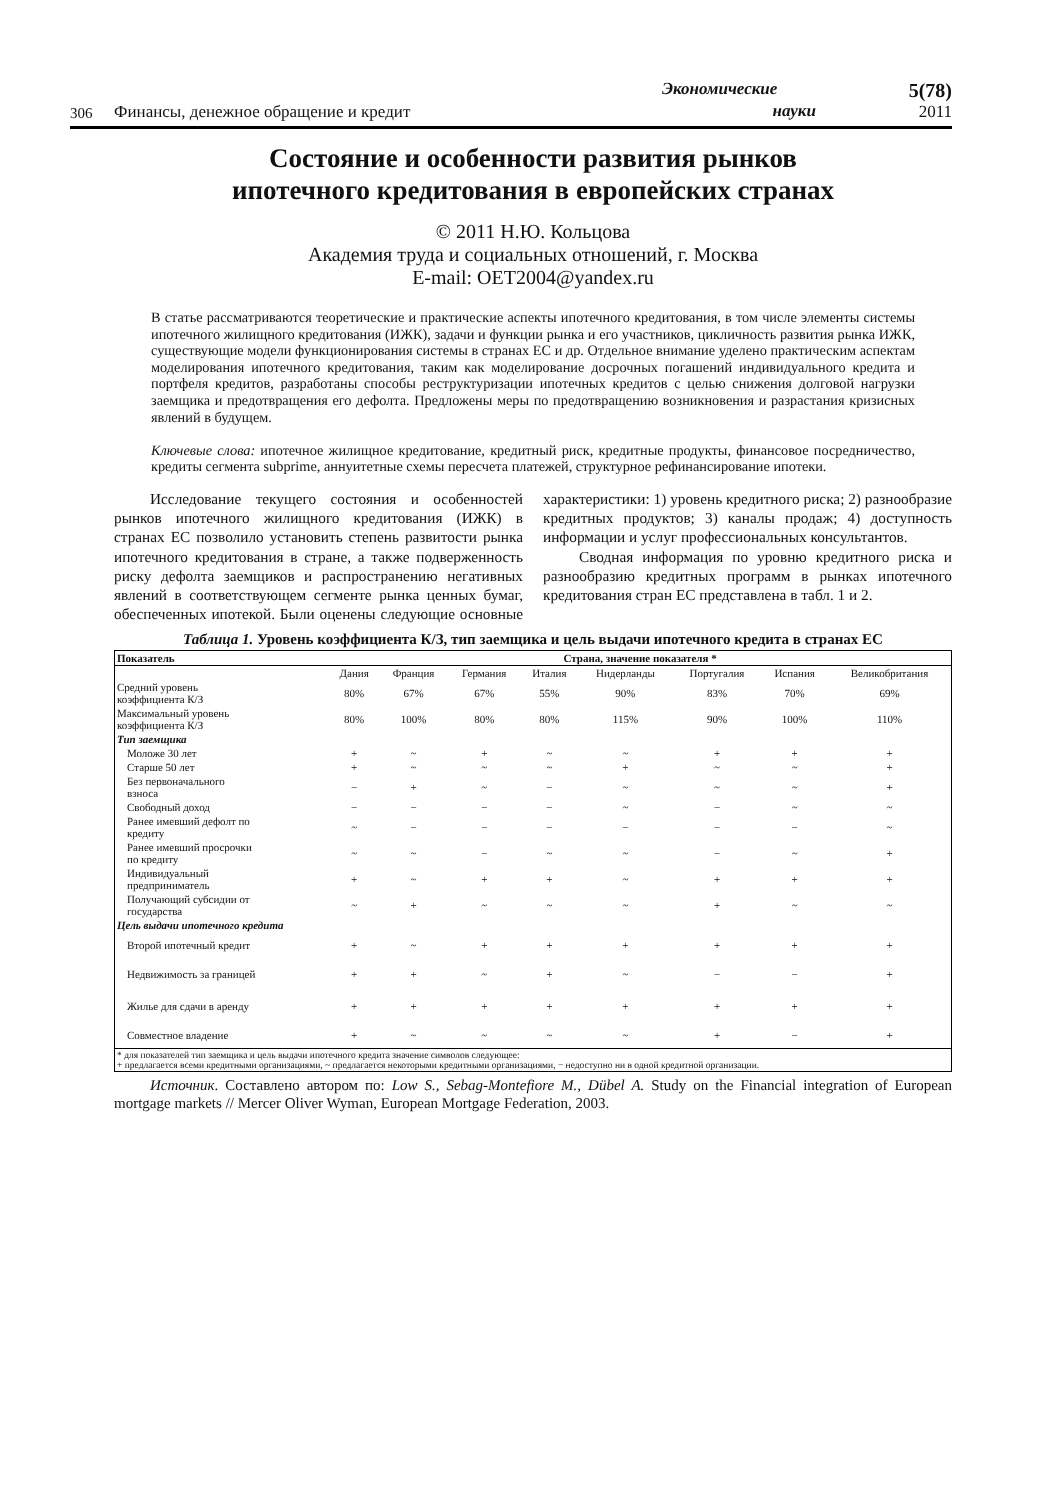306
Финансы, денежное обращение и кредит
Экономические
науки
5(78)
2011
Состояние и особенности развития рынков
ипотечного кредитования в европейских странах
© 2011 Н.Ю. Кольцова
Академия труда и социальных отношений, г. Москва
E-mail: OET2004@yandex.ru
В статье рассматриваются теоретические и практические аспекты ипотечного кредитования, в том числе элементы системы ипотечного жилищного кредитования (ИЖК), задачи и функции рынка и его участников, цикличность развития рынка ИЖК, существующие модели функционирования системы в странах ЕС и др. Отдельное внимание уделено практическим аспектам моделирования ипотечного кредитования, таким как моделирование досрочных погашений индивидуального кредита и портфеля кредитов, разработаны способы реструктуризации ипотечных кредитов с целью снижения долговой нагрузки заемщика и предотвращения его дефолта. Предложены меры по предотвращению возникновения и разрастания кризисных явлений в будущем.
Ключевые слова: ипотечное жилищное кредитование, кредитный риск, кредитные продукты, финансовое посредничество, кредиты сегмента subprime, аннуитетные схемы пересчета платежей, структурное рефинансирование ипотеки.
Исследование текущего состояния и особенностей рынков ипотечного жилищного кредитования (ИЖК) в странах ЕС позволило установить степень развитости рынка ипотечного кредитования в стране, а также подверженность риску дефолта заемщиков и распространению негативных явлений в соответствующем сегменте рынка ценных бумаг, обеспеченных ипотекой. Были оценены следующие основные характеристики: 1) уровень кредитного риска; 2) разнообразие кредитных продуктов; 3) каналы продаж; 4) доступность информации и услуг профессиональных консультантов.
Сводная информация по уровню кредитного риска и разнообразию кредитных программ в рынках ипотечного кредитования стран ЕС представлена в табл. 1 и 2.
Таблица 1. Уровень коэффициента К/З, тип заемщика и цель выдачи ипотечного кредита в странах ЕС
| Показатель | Страна, значение показателя * | | | | | | | |
| --- | --- | --- | --- | --- | --- | --- | --- | --- |
| | Дания | Франция | Германия | Италия | Нидерланды | Португалия | Испания | Великобритания |
| Средний уровень коэффициента К/З | 80% | 67% | 67% | 55% | 90% | 83% | 70% | 69% |
| Максимальный уровень коэффициента К/З | 80% | 100% | 80% | 80% | 115% | 90% | 100% | 110% |
| Тип заемщика | | | | | | | | |
| Моложе 30 лет | + | ~ | + | ~ | ~ | + | + | + |
| Старше 50 лет | + | ~ | ~ | ~ | + | ~ | ~ | + |
| Без первоначального взноса | − | + | ~ | − | ~ | ~ | ~ | + |
| Свободный доход | − | − | − | − | ~ | − | ~ | ~ |
| Ранее имевший дефолт по кредиту | ~ | − | − | − | − | − | − | ~ |
| Ранее имевший просрочки по кредиту | ~ | ~ | − | ~ | ~ | − | ~ | + |
| Индивидуальный предприниматель | + | ~ | + | + | ~ | + | + | + |
| Получающий субсидии от государства | ~ | + | ~ | ~ | ~ | + | ~ | ~ |
| Цель выдачи ипотечного кредита | | | | | | | | |
| Второй ипотечный кредит | + | ~ | + | + | + | + | + | + |
| Недвижимость за границей | + | + | ~ | + | ~ | − | − | + |
| Жилье для сдачи в аренду | + | + | + | + | + | + | + | + |
| Совместное владение | + | ~ | ~ | ~ | ~ | + | − | + |
| * для показателей тип заемщика и цель выдачи ипотечного кредита значение символов следующее: + предлагается всеми кредитными организациями, ~ предлагается некоторыми кредитными организациями, − недоступно ни в одной кредитной организации. | | | | | | | | |
Источник. Составлено автором по: Low S., Sebag-Montefiore M., Dübel A. Study on the Financial integration of European mortgage markets // Mercer Oliver Wyman, European Mortgage Federation, 2003.